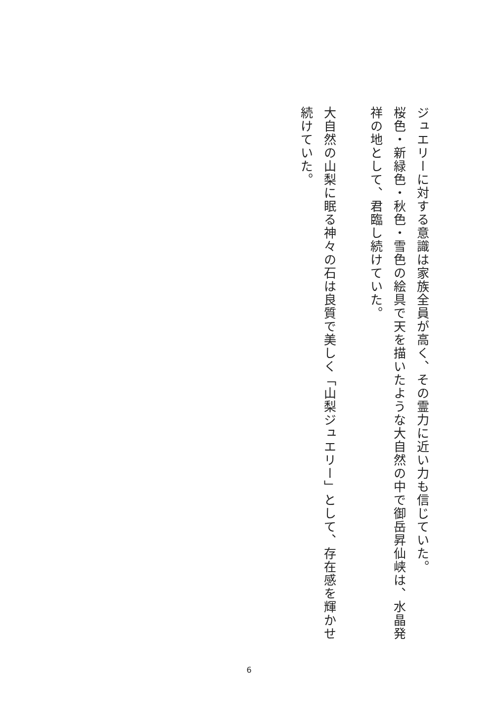ジュエリーに対する意識は家族全員が高く、その霊力に近い力も信じていた。
桜色・新緑色・秋色・雪色の絵具で天を描いたような大自然の中で御岳昇仙峡は、水晶発祥の地として、君臨し続けていた。
大自然の山梨に眠る神々の石は良質で美しく「山梨ジュエリー」として、存在感を輝かせ続けていた。
6